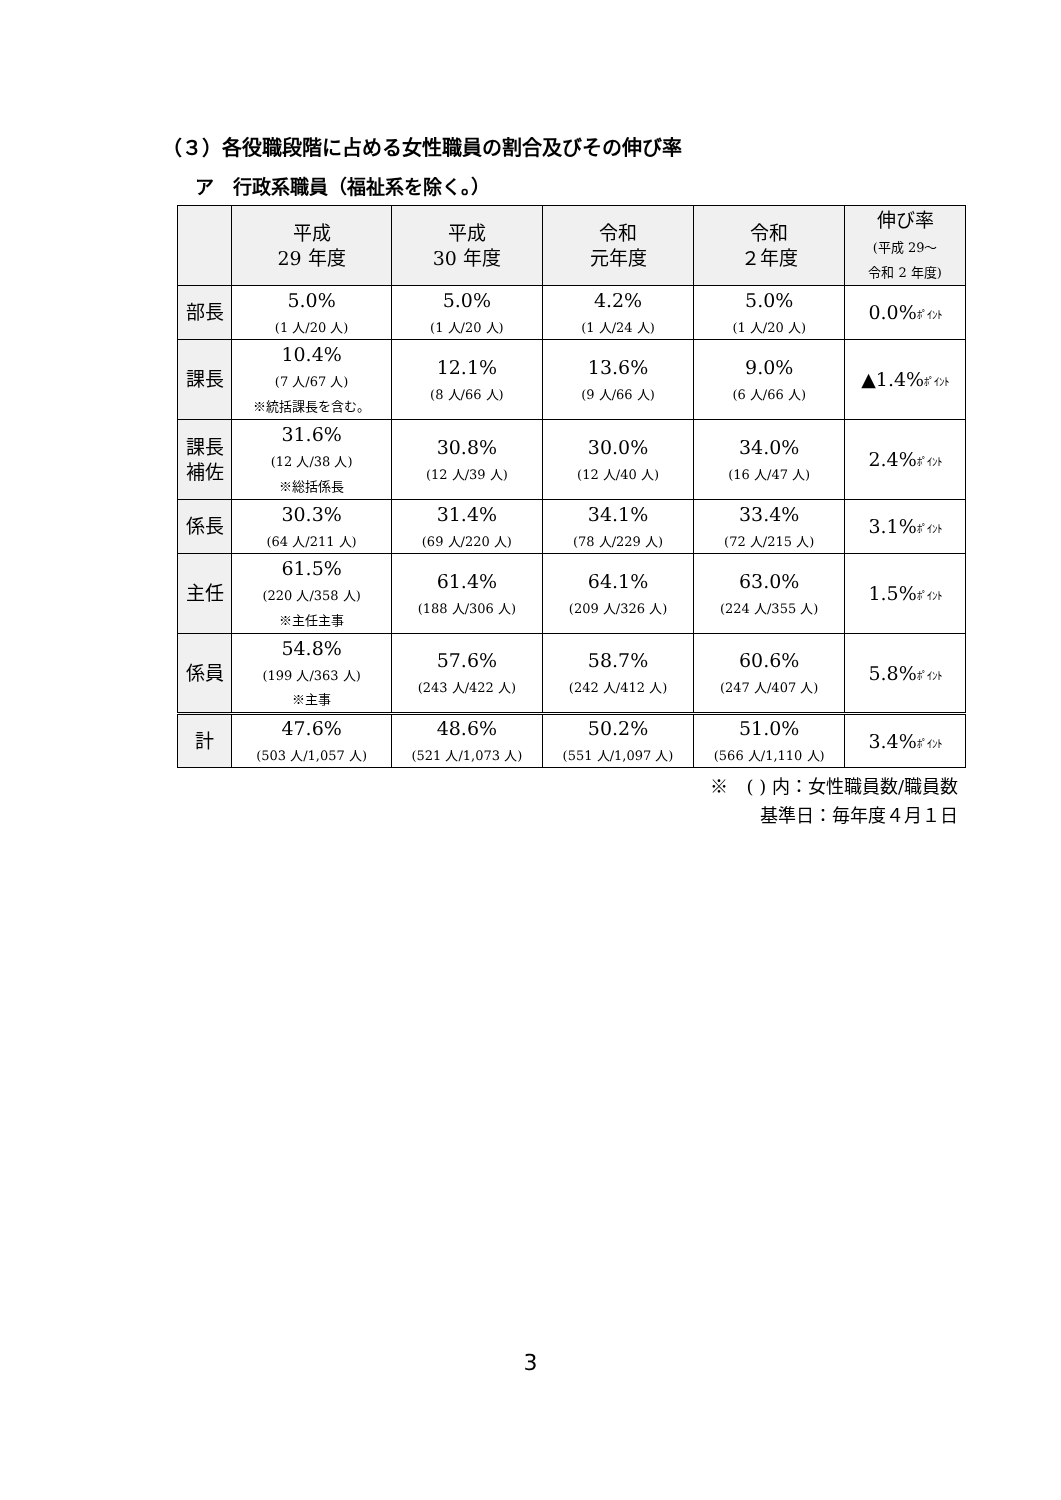（３）各役職段階に占める女性職員の割合及びその伸び率
ア　行政系職員（福祉系を除く。）
| | 平成 29 年度 | 平成 30 年度 | 令和 元年度 | 令和 ２年度 | 伸び率 (平成 29～ 令和 2 年度) |
| --- | --- | --- | --- | --- | --- |
| 部長 | 5.0% (1 人/20 人) | 5.0% (1 人/20 人) | 4.2% (1 人/24 人) | 5.0% (1 人/20 人) | 0.0% ﾎﾟｲﾝﾄ |
| 課長 | 10.4% (7 人/67 人) ※統括課長を含む。 | 12.1% (8 人/66 人) | 13.6% (9 人/66 人) | 9.0% (6 人/66 人) | ▲1.4% ﾎﾟｲﾝﾄ |
| 課長 補佐 | 31.6% (12 人/38 人) ※総括係長 | 30.8% (12 人/39 人) | 30.0% (12 人/40 人) | 34.0% (16 人/47 人) | 2.4% ﾎﾟｲﾝﾄ |
| 係長 | 30.3% (64 人/211 人) | 31.4% (69 人/220 人) | 34.1% (78 人/229 人) | 33.4% (72 人/215 人) | 3.1% ﾎﾟｲﾝﾄ |
| 主任 | 61.5% (220 人/358 人) ※主任主事 | 61.4% (188 人/306 人) | 64.1% (209 人/326 人) | 63.0% (224 人/355 人) | 1.5% ﾎﾟｲﾝﾄ |
| 係員 | 54.8% (199 人/363 人) ※主事 | 57.6% (243 人/422 人) | 58.7% (242 人/412 人) | 60.6% (247 人/407 人) | 5.8% ﾎﾟｲﾝﾄ |
| 計 | 47.6% (503 人/1,057 人) | 48.6% (521 人/1,073 人) | 50.2% (551 人/1,097 人) | 51.0% (566 人/1,110 人) | 3.4% ﾎﾟｲﾝﾄ |
※　( ) 内：女性職員数/職員数
基準日：毎年度４月１日
3